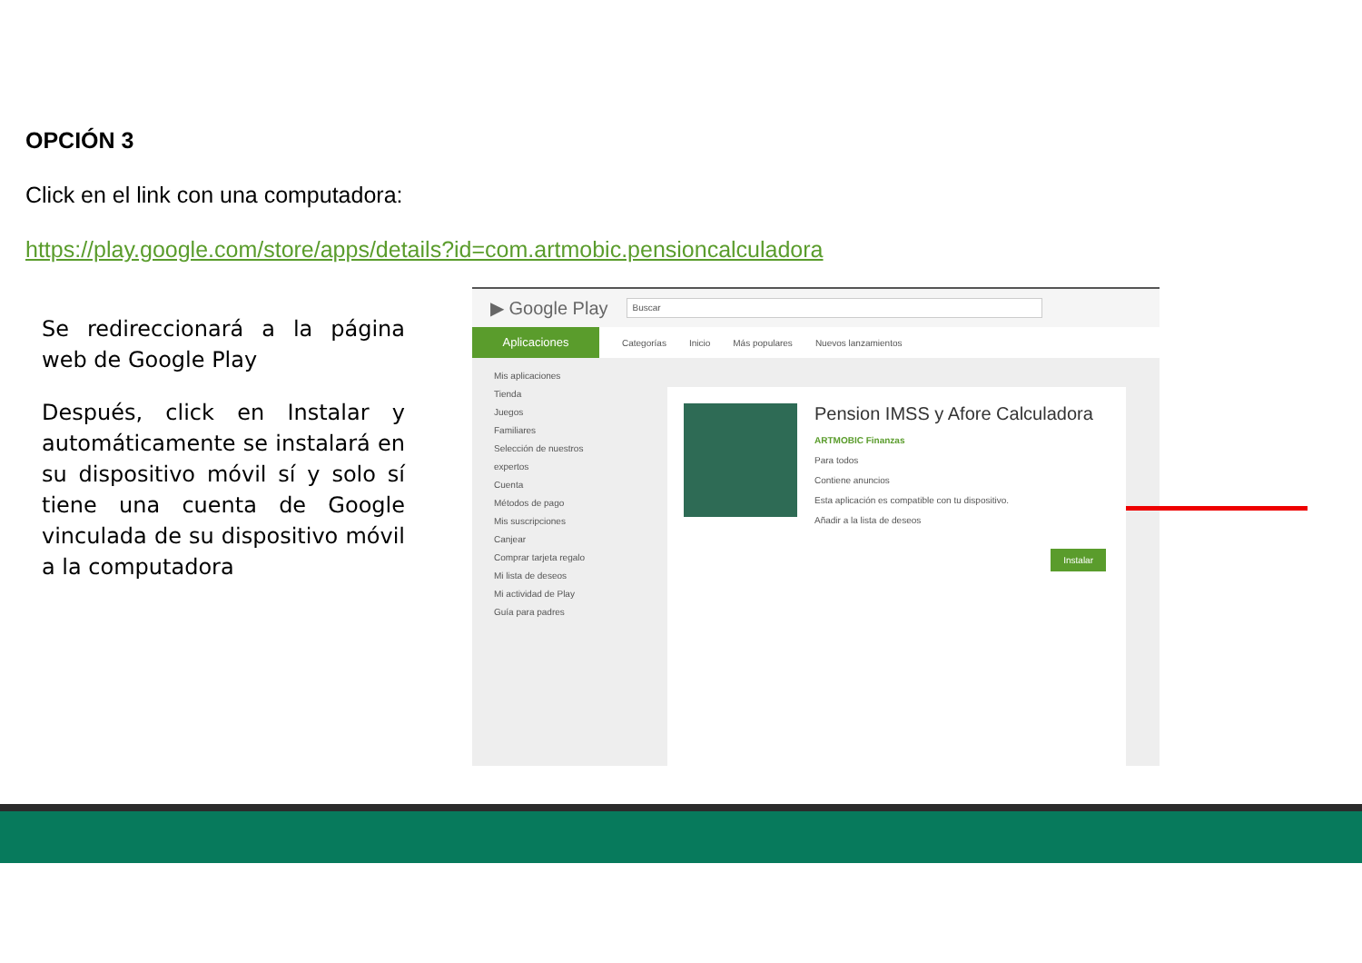OPCIÓN 3
Click en el link con una computadora:
https://play.google.com/store/apps/details?id=com.artmobic.pensioncalculadora
Se redireccionará a la página web de Google Play
Después, click en Instalar y automáticamente se instalará en su dispositivo móvil sí y solo sí tiene una cuenta de Google vinculada de su dispositivo móvil a la computadora
▶ Google Play Buscar
Aplicaciones
Categorías Inicio Más populares Nuevos lanzamientos
Mis aplicaciones
Tienda
Juegos
Familiares
Selección de nuestros expertos
Cuenta
Métodos de pago
Mis suscripciones
Canjear
Comprar tarjeta regalo
Mi lista de deseos
Mi actividad de Play
Guía para padres
Pension IMSS y Afore Calculadora
ARTMOBIC Finanzas
Para todos
Contiene anuncios
Esta aplicación es compatible con tu dispositivo.
Añadir a la lista de deseos
Instalar